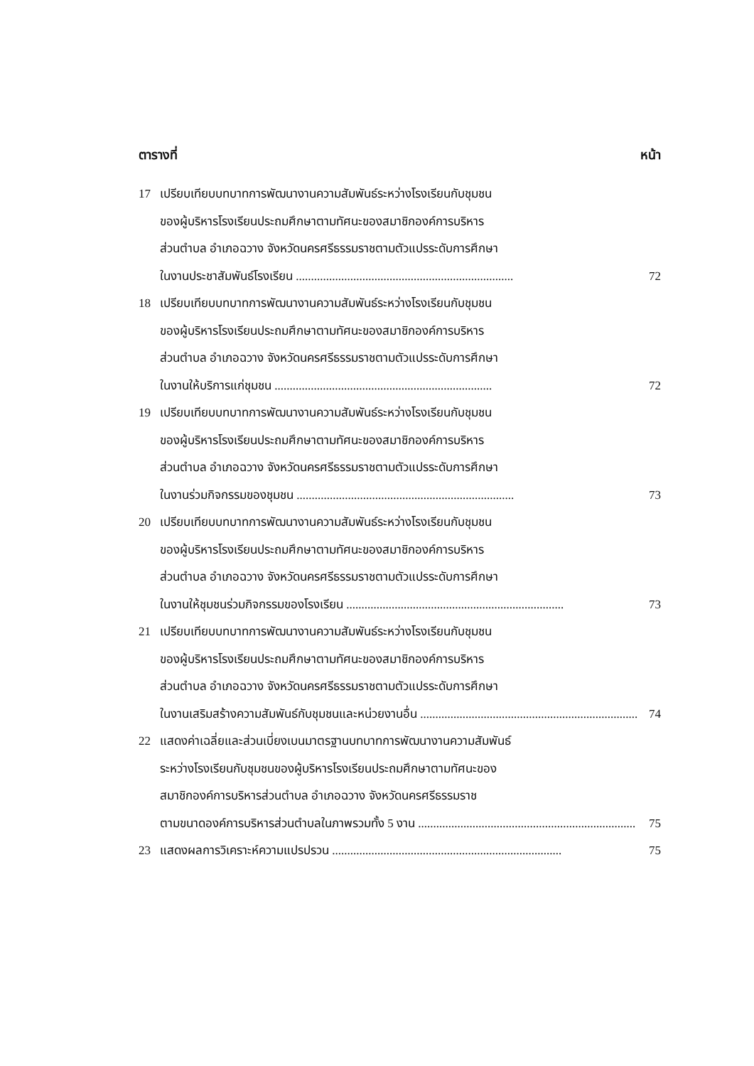ตารางที่ หน้า
17 เปรียบเทียบบทบาทการพัฒนางานความสัมพันธ์ระหว่างโรงเรียนกับชุมชน
ของผู้บริหารโรงเรียนประถมศึกษาตามทัศนะของสมาชิกองค์การบริหาร
ส่วนตำบล อำเภอฉวาง จังหวัดนครศรีธรรมราชตามตัวแปรระดับการศึกษา
ในงานประชาสัมพันธ์โรงเรียน ........................................................................ 72
18 เปรียบเทียบบทบาทการพัฒนางานความสัมพันธ์ระหว่างโรงเรียนกับชุมชน
ของผู้บริหารโรงเรียนประถมศึกษาตามทัศนะของสมาชิกองค์การบริหาร
ส่วนตำบล อำเภอฉวาง จังหวัดนครศรีธรรมราชตามตัวแปรระดับการศึกษา
ในงานให้บริการแก่ชุมชน ........................................................................ 72
19 เปรียบเทียบบทบาทการพัฒนางานความสัมพันธ์ระหว่างโรงเรียนกับชุมชน
ของผู้บริหารโรงเรียนประถมศึกษาตามทัศนะของสมาชิกองค์การบริหาร
ส่วนตำบล อำเภอฉวาง จังหวัดนครศรีธรรมราชตามตัวแปรระดับการศึกษา
ในงานร่วมกิจกรรมของชุมชน ........................................................................ 73
20 เปรียบเทียบบทบาทการพัฒนางานความสัมพันธ์ระหว่างโรงเรียนกับชุมชน
ของผู้บริหารโรงเรียนประถมศึกษาตามทัศนะของสมาชิกองค์การบริหาร
ส่วนตำบล อำเภอฉวาง จังหวัดนครศรีธรรมราชตามตัวแปรระดับการศึกษา
ในงานให้ชุมชนร่วมกิจกรรมของโรงเรียน ........................................................................ 73
21 เปรียบเทียบบทบาทการพัฒนางานความสัมพันธ์ระหว่างโรงเรียนกับชุมชน
ของผู้บริหารโรงเรียนประถมศึกษาตามทัศนะของสมาชิกองค์การบริหาร
ส่วนตำบล อำเภอฉวาง จังหวัดนครศรีธรรมราชตามตัวแปรระดับการศึกษา
ในงานเสริมสร้างความสัมพันธ์กับชุมชนและหน่วยงานอื่น ........................................................................ 74
22 แสดงค่าเฉลี่ยและส่วนเบี่ยงเบนมาตรฐานบทบาทการพัฒนางานความสัมพันธ์
ระหว่างโรงเรียนกับชุมชนของผู้บริหารโรงเรียนประถมศึกษาตามทัศนะของ
สมาชิกองค์การบริหารส่วนตำบล อำเภอฉวาง จังหวัดนครศรีธรรมราช
ตามขนาดองค์การบริหารส่วนตำบลในภาพรวมทั้ง 5 งาน ........................................................................ 75
23 แสดงผลการวิเคราะห์ความแปรปรวน ............................................................................ 75